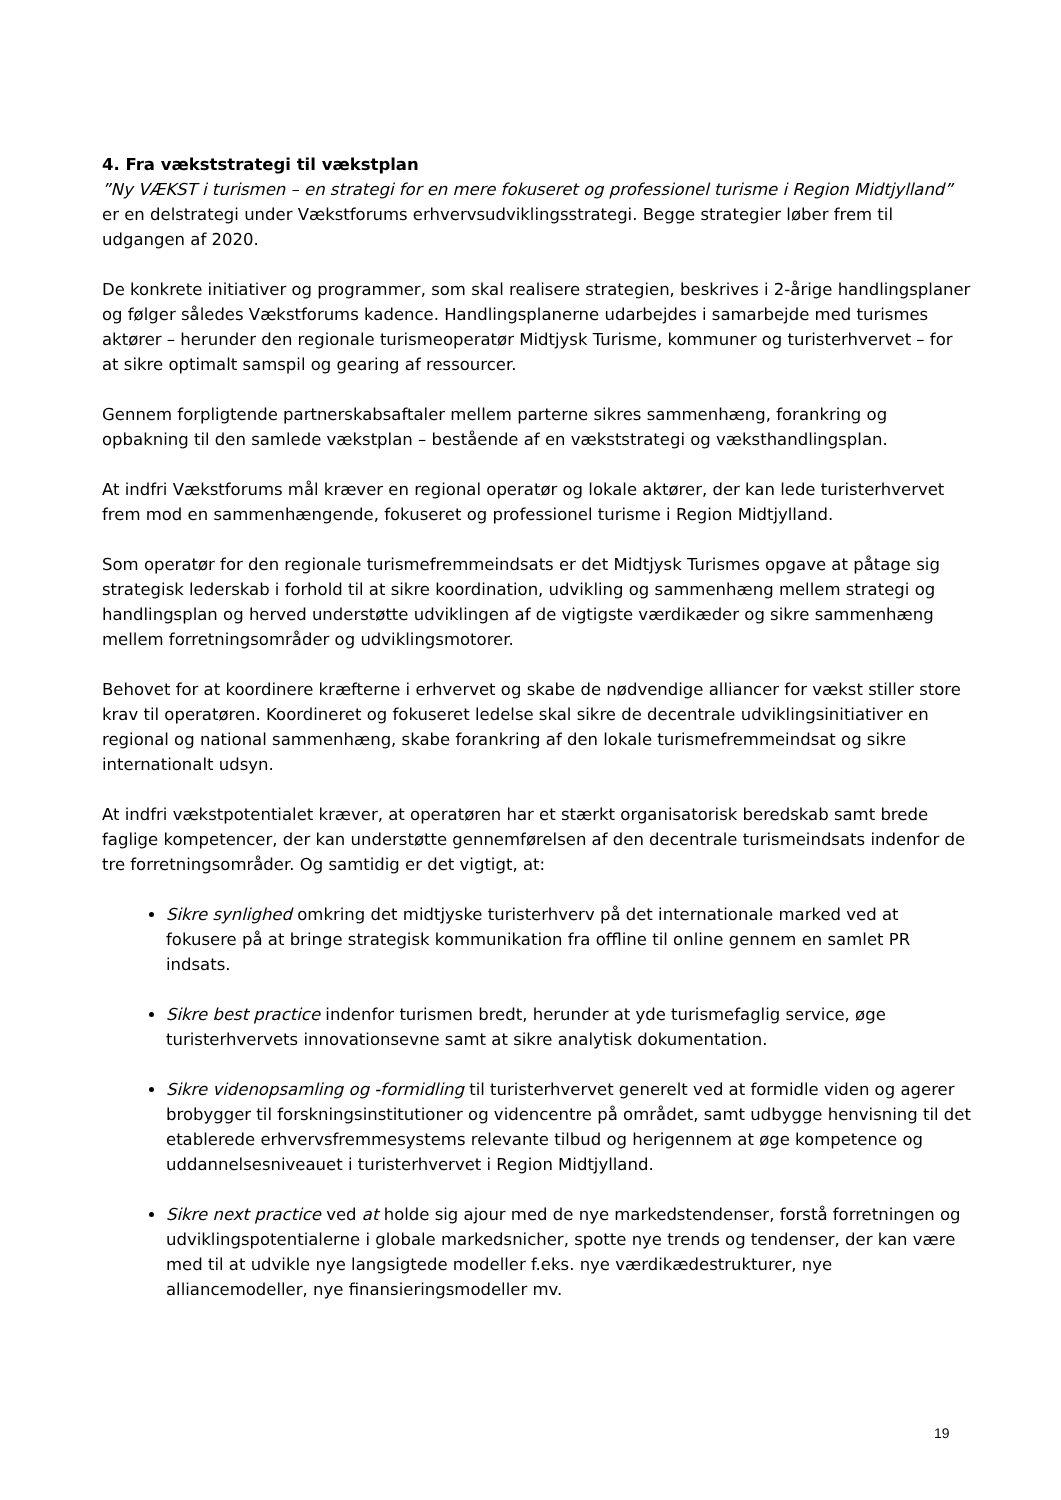4. Fra vækststrategi til vækstplan
”Ny VÆKST i turismen – en strategi for en mere fokuseret og professionel turisme i Region Midtjylland” er en delstrategi under Vækstforums erhvervsudviklingsstrategi. Begge strategier løber frem til udgangen af 2020.
De konkrete initiativer og programmer, som skal realisere strategien, beskrives i 2-årige handlingsplaner og følger således Vækstforums kadence. Handlingsplanerne udarbejdes i samarbejde med turismes aktører – herunder den regionale turismeoperatør Midtjysk Turisme, kommuner og turisterhvervet – for at sikre optimalt samspil og gearing af ressourcer.
Gennem forpligtende partnerskabsaftaler mellem parterne sikres sammenhæng, forankring og opbakning til den samlede vækstplan – bestående af en vækststrategi og væksthandlingsplan.
At indfri Vækstforums mål kræver en regional operatør og lokale aktører, der kan lede turisterhvervet frem mod en sammenhængende, fokuseret og professionel turisme i Region Midtjylland.
Som operatør for den regionale turismefremmeindsats er det Midtjysk Turismes opgave at påtage sig strategisk lederskab i forhold til at sikre koordination, udvikling og sammenhæng mellem strategi og handlingsplan og herved understøtte udviklingen af de vigtigste værdikæder og sikre sammenhæng mellem forretningsområder og udviklingsmotorer.
Behovet for at koordinere kræfterne i erhvervet og skabe de nødvendige alliancer for vækst stiller store krav til operatøren. Koordineret og fokuseret ledelse skal sikre de decentrale udviklingsinitiativer en regional og national sammenhæng, skabe forankring af den lokale turismefremmeindsat og sikre internationalt udsyn.
At indfri vækstpotentialet kræver, at operatøren har et stærkt organisatorisk beredskab samt brede faglige kompetencer, der kan understøtte gennemførelsen af den decentrale turismeindsats indenfor de tre forretningsområder. Og samtidig er det vigtigt, at:
Sikre synlighed omkring det midtjyske turisterhverv på det internationale marked ved at fokusere på at bringe strategisk kommunikation fra offline til online gennem en samlet PR indsats.
Sikre best practice indenfor turismen bredt, herunder at yde turismefaglig service, øge turisterhvervets innovationsevne samt at sikre analytisk dokumentation.
Sikre videnopsamling og -formidling til turisterhvervet generelt ved at formidle viden og agerer brobygger til forskningsinstitutioner og videncentre på området, samt udbygge henvisning til det etablerede erhvervsfremmesystems relevante tilbud og herigennem at øge kompetence og uddannelsesniveauet i turisterhvervet i Region Midtjylland.
Sikre next practice ved at holde sig ajour med de nye markedstendenser, forstå forretningen og udviklingspotentialerne i globale markedsnicher, spotte nye trends og tendenser, der kan være med til at udvikle nye langsigtede modeller f.eks. nye værdikædestrukturer, nye alliancemodeller, nye finansieringsmodeller mv.
19